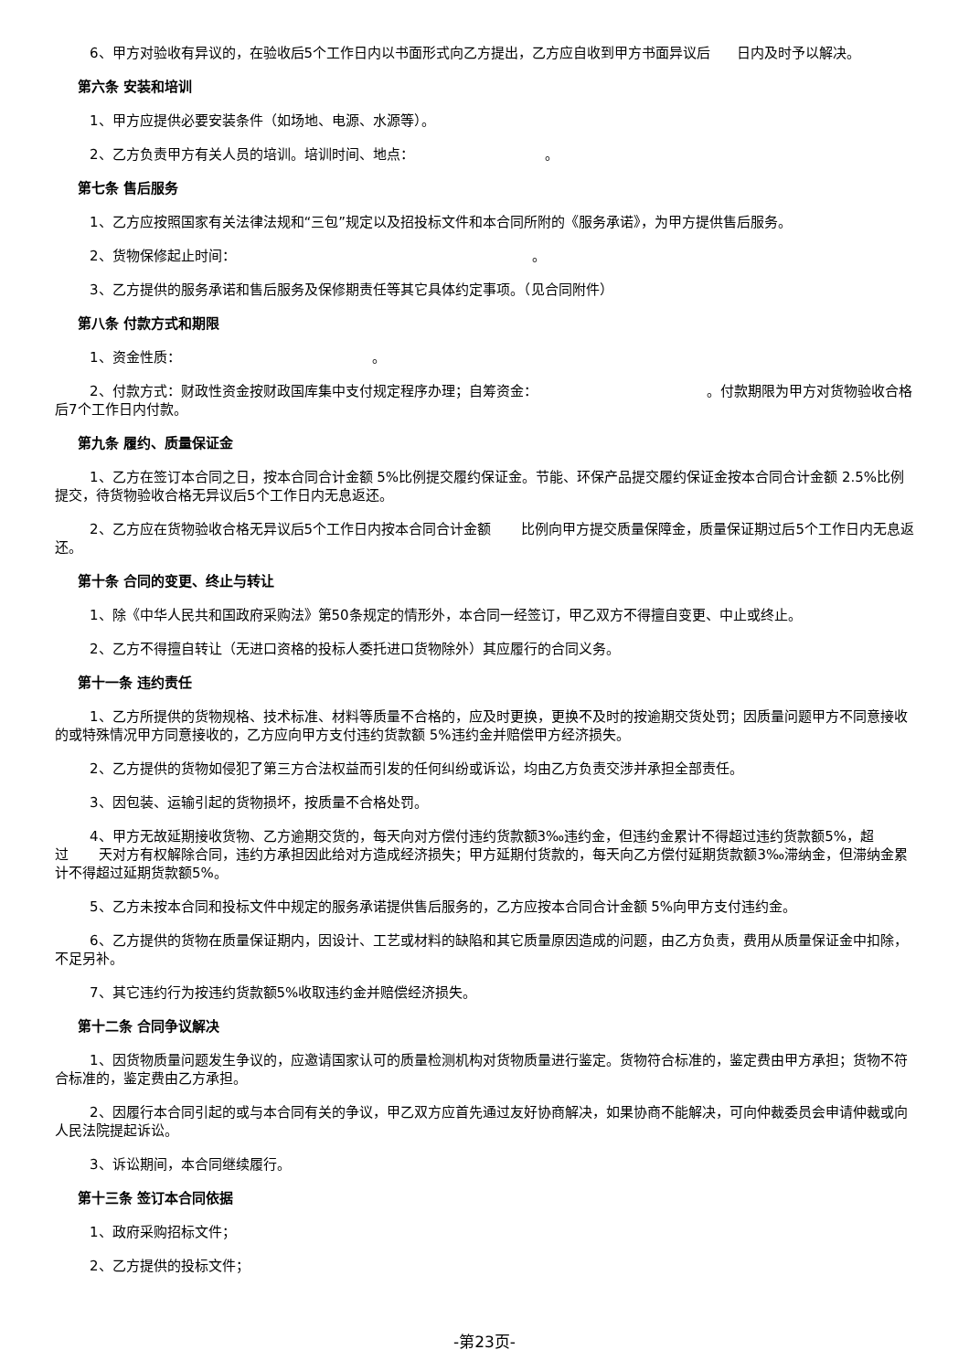6、甲方对验收有异议的，在验收后5个工作日内以书面形式向乙方提出，乙方应自收到甲方书面异议后 日内及时予以解决。
第六条 安装和培训
1、甲方应提供必要安装条件（如场地、电源、水源等）。
2、乙方负责甲方有关人员的培训。培训时间、地点： 。
第七条 售后服务
1、乙方应按照国家有关法律法规和“三包”规定以及招投标文件和本合同所附的《服务承诺》，为甲方提供售后服务。
2、货物保修起止时间： 。
3、乙方提供的服务承诺和售后服务及保修期责任等其它具体约定事项。（见合同附件）
第八条 付款方式和期限
1、资金性质： 。
2、付款方式：财政性资金按财政国库集中支付规定程序办理；自筹资金： 。付款期限为甲方对货物验收合格后7个工作日内付款。
第九条 履约、质量保证金
1、乙方在签订本合同之日，按本合同合计金额 5%比例提交履约保证金。节能、环保产品提交履约保证金按本合同合计金额 2.5%比例提交，待货物验收合格无异议后5个工作日内无息返还。
2、乙方应在货物验收合格无异议后5个工作日内按本合同合计金额 比例向甲方提交质量保障金，质量保证期过后5个工作日内无息返还。
第十条 合同的变更、终止与转让
1、除《中华人民共和国政府采购法》第50条规定的情形外，本合同一经签订，甲乙双方不得擅自变更、中止或终止。
2、乙方不得擅自转让（无进口资格的投标人委托进口货物除外）其应履行的合同义务。
第十一条 违约责任
1、乙方所提供的货物规格、技术标准、材料等质量不合格的，应及时更换，更换不及时的按逾期交货处罚；因质量问题甲方不同意接收的或特殊情况甲方同意接收的，乙方应向甲方支付违约货款额 5%违约金并赔偿甲方经济损失。
2、乙方提供的货物如侵犯了第三方合法权益而引发的任何纠纷或诉讼，均由乙方负责交涉并承担全部责任。
3、因包装、运输引起的货物损坏，按质量不合格处罚。
4、甲方无故延期接收货物、乙方逾期交货的，每天向对方偿付违约货款额3‰违约金，但违约金累计不得超过违约货款额5%，超过 天对方有权解除合同，违约方承担因此给对方造成经济损失；甲方延期付货款的，每天向乙方偿付延期货款额3‰滞纳金，但滞纳金累计不得超过延期货款额5%。
5、乙方未按本合同和投标文件中规定的服务承诺提供售后服务的，乙方应按本合同合计金额 5%向甲方支付违约金。
6、乙方提供的货物在质量保证期内，因设计、工艺或材料的缺陷和其它质量原因造成的问题，由乙方负责，费用从质量保证金中扣除，不足另补。
7、其它违约行为按违约货款额5%收取违约金并赔偿经济损失。
第十二条 合同争议解决
1、因货物质量问题发生争议的，应邀请国家认可的质量检测机构对货物质量进行鉴定。货物符合标准的，鉴定费由甲方承担；货物不符合标准的，鉴定费由乙方承担。
2、因履行本合同引起的或与本合同有关的争议，甲乙双方应首先通过友好协商解决，如果协商不能解决，可向仲裁委员会申请仲裁或向人民法院提起诉讼。
3、诉讼期间，本合同继续履行。
第十三条 签订本合同依据
1、政府采购招标文件；
2、乙方提供的投标文件；
-第23页-